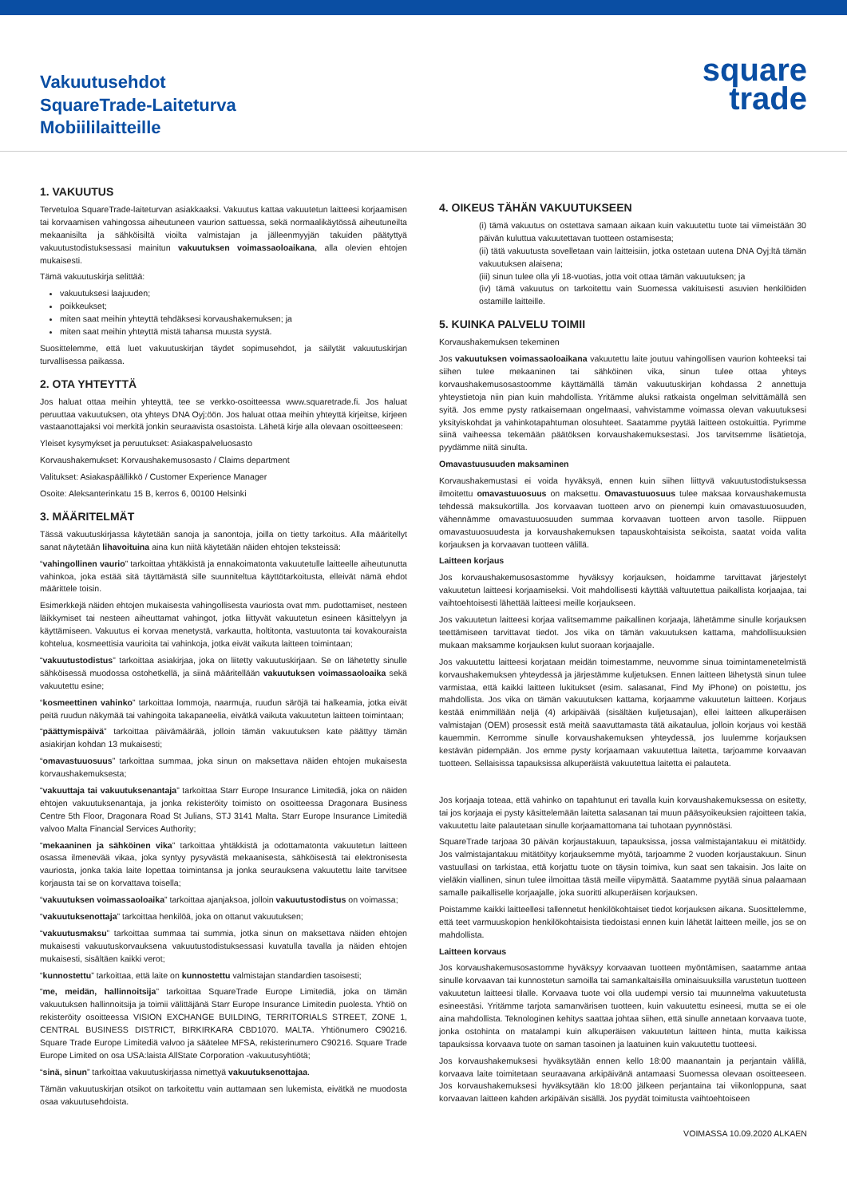Vakuutusehdot
SquareTrade-Laiteturva
Mobiililaitteille
square
trade
1. VAKUUTUS
Tervetuloa SquareTrade-laiteturvan asiakkaaksi. Vakuutus kattaa vakuutetun laitteesi korjaamisen tai korvaamisen vahingossa aiheutuneen vaurion sattuessa, sekä normaalikäytössä aiheutuneilta mekaanisilta ja sähköisiltä vioilta valmistajan ja jälleenmyyjän takuiden päätyttyä vakuutustodistuksessasi mainitun vakuutuksen voimassaoloaikana, alla olevien ehtojen mukaisesti.
Tämä vakuutuskirja selittää:
vakuutuksesi laajuuden;
poikkeukset;
miten saat meihin yhteyttä tehdäksesi korvaushakemuksen; ja
miten saat meihin yhteyttä mistä tahansa muusta syystä.
Suosittelemme, että luet vakuutuskirjan täydet sopimusehdot, ja säilytät vakuutuskirjan turvallisessa paikassa.
2. OTA YHTEYTTÄ
Jos haluat ottaa meihin yhteyttä, tee se verkko-osoitteessa www.squaretrade.fi. Jos haluat peruuttaa vakuutuksen, ota yhteys DNA Oyj:öön. Jos haluat ottaa meihin yhteyttä kirjeitse, kirjeen vastaanottajaksi voi merkitä jonkin seuraavista osastoista. Lähetä kirje alla olevaan osoitteeseen:
Yleiset kysymykset ja peruutukset: Asiakaspalveluosasto
Korvaushakemukset: Korvaushakemusosasto / Claims department
Valitukset: Asiakaspäällikkö / Customer Experience Manager
Osoite: Aleksanterinkatu 15 B, kerros 6, 00100 Helsinki
3. MÄÄRITELMÄT
Tässä vakuutuskirjassa käytetään sanoja ja sanontoja, joilla on tietty tarkoitus. Alla määritellyt sanat näytetään lihavoituina aina kun niitä käytetään näiden ehtojen teksteissä:
“vahingollinen vaurio” tarkoittaa yhtäkkistä ja ennakoimatonta vakuutetulle laitteelle aiheutunutta vahinkoa, joka estää sitä täyttämästä sille suunniteltua käyttötarkoitusta, elleivät nämä ehdot määrittele toisin.
Esimerkkejä näiden ehtojen mukaisesta vahingollisesta vauriosta ovat mm. pudottamiset, nesteen läikkymiset tai nesteen aiheuttamat vahingot, jotka liittyvät vakuutetun esineen käsittelyyn ja käyttämiseen. Vakuutus ei korvaa menetystä, varkautta, holtitonta, vastuutonta tai kovakouraista kohtelua, kosmeettisia vaurioita tai vahinkoja, jotka eivät vaikuta laitteen toimintaan;
“vakuutustodistus” tarkoittaa asiakirjaa, joka on liitetty vakuutuskirjaan. Se on lähetetty sinulle sähköisessä muodossa ostohetkellä, ja siinä määritellään vakuutuksen voimassaoloaika sekä vakuutettu esine;
“kosmeettinen vahinko” tarkoittaa lommoja, naarmuja, ruudun säröjä tai halkeamia, jotka eivät peitä ruudun näkymää tai vahingoita takapaneelia, eivätkä vaikuta vakuutetun laitteen toimintaan;
“päättymispäivä” tarkoittaa päivämäärää, jolloin tämän vakuutuksen kate päättyy tämän asiakirjan kohdan 13 mukaisesti;
“omavastuuosuus” tarkoittaa summaa, joka sinun on maksettava näiden ehtojen mukaisesta korvaushakemuksesta;
“vakuuttaja tai vakuutuksenantaja” tarkoittaa Starr Europe Insurance Limitediä, joka on näiden ehtojen vakuutuksenantaja, ja jonka rekisteröity toimisto on osoitteessa Dragonara Business Centre 5th Floor, Dragonara Road St Julians, STJ 3141 Malta. Starr Europe Insurance Limitediä valvoo Malta Financial Services Authority;
“mekaaninen ja sähköinen vika” tarkoittaa yhtäkkistä ja odottamatonta vakuutetun laitteen osassa ilmenevää vikaa, joka syntyy pysyvästä mekaanisesta, sähköisestä tai elektronisesta vauriosta, jonka takia laite lopettaa toimintansa ja jonka seurauksena vakuutettu laite tarvitsee korjausta tai se on korvattava toisella;
“vakuutuksen voimassaoloaika” tarkoittaa ajanjaksoa, jolloin vakuutustodistus on voimassa;
“vakuutuksenottaja” tarkoittaa henkilöä, joka on ottanut vakuutuksen;
“vakuutusmaksu” tarkoittaa summaa tai summia, jotka sinun on maksettava näiden ehtojen mukaisesti vakuutuskorvauksena vakuutustodistuksessasi kuvatulla tavalla ja näiden ehtojen mukaisesti, sisältäen kaikki verot;
“kunnostettu” tarkoittaa, että laite on kunnostettu valmistajan standardien tasoisesti;
“me, meidän, hallinnoitsija” tarkoittaa SquareTrade Europe Limitediä, joka on tämän vakuutuksen hallinnoitsija ja toimii välittäjänä Starr Europe Insurance Limitedin puolesta. Yhtiö on rekisteröity osoitteessa VISION EXCHANGE BUILDING, TERRITORIALS STREET, ZONE 1, CENTRAL BUSINESS DISTRICT, BIRKIRKARA CBD1070. MALTA. Yhtiönumero C90216. Square Trade Europe Limitediä valvoo ja säätelee MFSA, rekisterinumero C90216. Square Trade Europe Limited on osa USA:laista AllState Corporation -vakuutusyhtiötä;
“sinä, sinun” tarkoittaa vakuutuskirjassa nimettyä vakuutuksenottajaa.
Tämän vakuutuskirjan otsikot on tarkoitettu vain auttamaan sen lukemista, eivätkä ne muodosta osaa vakuutusehdoista.
4. OIKEUS TÄHÄN VAKUUTUKSEEN
(i) tämä vakuutus on ostettava samaan aikaan kuin vakuutettu tuote tai viimeistään 30 päivän kuluttua vakuutettavan tuotteen ostamisesta;
(ii) tätä vakuutusta sovelletaan vain laitteisiin, jotka ostetaan uutena DNA Oyj:ltä tämän vakuutuksen alaisena;
(iii) sinun tulee olla yli 18-vuotias, jotta voit ottaa tämän vakuutuksen; ja
(iv) tämä vakuutus on tarkoitettu vain Suomessa vakituisesti asuvien henkilöiden ostamille laitteille.
5. KUINKA PALVELU TOIMII
Korvaushakemuksen tekeminen
Jos vakuutuksen voimassaoloaikana vakuutettu laite joutuu vahingollisen vaurion kohteeksi tai siihen tulee mekaaninen tai sähköinen vika, sinun tulee ottaa yhteys korvaushakemusosastoomme käyttämällä tämän vakuutuskirjan kohdassa 2 annettuja yhteystietoja niin pian kuin mahdollista. Yritämme aluksi ratkaista ongelman selvittämällä sen syitä. Jos emme pysty ratkaisemaan ongelmaasi, vahvistamme voimassa olevan vakuutuksesi yksityiskohdat ja vahinkotapahtuman olosuhteet. Saatamme pyytää laitteen ostokuittia. Pyrimme siinä vaiheessa tekemään päätöksen korvaushakemuksestasi. Jos tarvitsemme lisätietoja, pyydämme niitä sinulta.
Omavastuusuuden maksaminen
Korvaushakemustasi ei voida hyväksyä, ennen kuin siihen liittyvä vakuutustodistuksessa ilmoitettu omavastuuosuus on maksettu. Omavastuuosuus tulee maksaa korvaushakemusta tehdessä maksukortilla. Jos korvaavan tuotteen arvo on pienempi kuin omavastuuosuuden, vähennämme omavastuuosuuden summaa korvaavan tuotteen arvon tasolle. Riippuen omavastuuosuudesta ja korvaushakemuksen tapauskohtaisista seikoista, saatat voida valita korjauksen ja korvaavan tuotteen välillä.
Laitteen korjaus
Jos korvaushakemusosastomme hyväksyy korjauksen, hoidamme tarvittavat järjestelyt vakuutetun laitteesi korjaamiseksi. Voit mahdollisesti käyttää valtuutettua paikallista korjaajaa, tai vaihtoehtoisesti lähettää laitteesi meille korjaukseen.
Jos vakuutetun laitteesi korjaa valitsemamme paikallinen korjaaja, lähetämme sinulle korjauksen teettämiseen tarvittavat tiedot. Jos vika on tämän vakuutuksen kattama, mahdollisuuksien mukaan maksamme korjauksen kulut suoraan korjaajalle.
Jos vakuutettu laitteesi korjataan meidän toimestamme, neuvomme sinua toimintamenetelmistä korvaushakemuksen yhteydessä ja järjestämme kuljetuksen. Ennen laitteen lähetystä sinun tulee varmistaa, että kaikki laitteen lukitukset (esim. salasanat, Find My iPhone) on poistettu, jos mahdollista. Jos vika on tämän vakuutuksen kattama, korjaamme vakuutetun laitteen. Korjaus kestää enimmillään neljä (4) arkipäivää (sisältäen kuljetusajan), ellei laitteen alkuperäisen valmistajan (OEM) prosessit estä meitä saavuttamasta tätä aikataulua, jolloin korjaus voi kestää kauemmin. Kerromme sinulle korvaushakemuksen yhteydessä, jos luulemme korjauksen kestävän pidempään. Jos emme pysty korjaamaan vakuutettua laitetta, tarjoamme korvaavan tuotteen. Sellaisissa tapauksissa alkuperäistä vakuutettua laitetta ei palauteta.
Jos korjaaja toteaa, että vahinko on tapahtunut eri tavalla kuin korvaushakemuksessa on esitetty, tai jos korjaaja ei pysty käsittelemään laitetta salasanan tai muun pääsyoikeuksien rajoitteen takia, vakuutettu laite palautetaan sinulle korjaamattomana tai tuhotaan pyynnöstäsi.
SquareTrade tarjoaa 30 päivän korjaustakuun, tapauksissa, jossa valmistajantakuu ei mitätöidy. Jos valmistajantakuu mitätöityy korjauksemme myötä, tarjoamme 2 vuoden korjaustakuun. Sinun vastuullasi on tarkistaa, että korjattu tuote on täysin toimiva, kun saat sen takaisin. Jos laite on vieläkin viallinen, sinun tulee ilmoittaa tästä meille viipymättä. Saatamme pyytää sinua palaamaan samalle paikalliselle korjaajalle, joka suoritti alkuperäisen korjauksen.
Poistamme kaikki laitteellesi tallennetut henkilökohtaiset tiedot korjauksen aikana. Suosittelemme, että teet varmuuskopion henkilökohtaisista tiedoistasi ennen kuin lähetät laitteen meille, jos se on mahdollista.
Laitteen korvaus
Jos korvaushakemusosastomme hyväksyy korvaavan tuotteen myöntämisen, saatamme antaa sinulle korvaavan tai kunnostetun samoilla tai samankaltaisilla ominaisuuksilla varustetun tuotteen vakuutetun laitteesi tilalle. Korvaava tuote voi olla uudempi versio tai muunnelma vakuutetusta esineestäsi. Yritämme tarjota samanvärisen tuotteen, kuin vakuutettu esineesi, mutta se ei ole aina mahdollista. Teknologinen kehitys saattaa johtaa siihen, että sinulle annetaan korvaava tuote, jonka ostohinta on matalampi kuin alkuperäisen vakuutetun laitteen hinta, mutta kaikissa tapauksissa korvaava tuote on saman tasoinen ja laatuinen kuin vakuutettu tuotteesi.
Jos korvaushakemuksesi hyväksytään ennen kello 18:00 maanantain ja perjantain välillä, korvaava laite toimitetaan seuraavana arkipäivänä antamaasi Suomessa olevaan osoitteeseen. Jos korvaushakemuksesi hyväksytään klo 18:00 jälkeen perjantaina tai viikonloppuna, saat korvaavan laitteen kahden arkipäivän sisällä. Jos pyydät toimitusta vaihtoehtoiseen
VOIMASSA 10.09.2020 ALKAEN